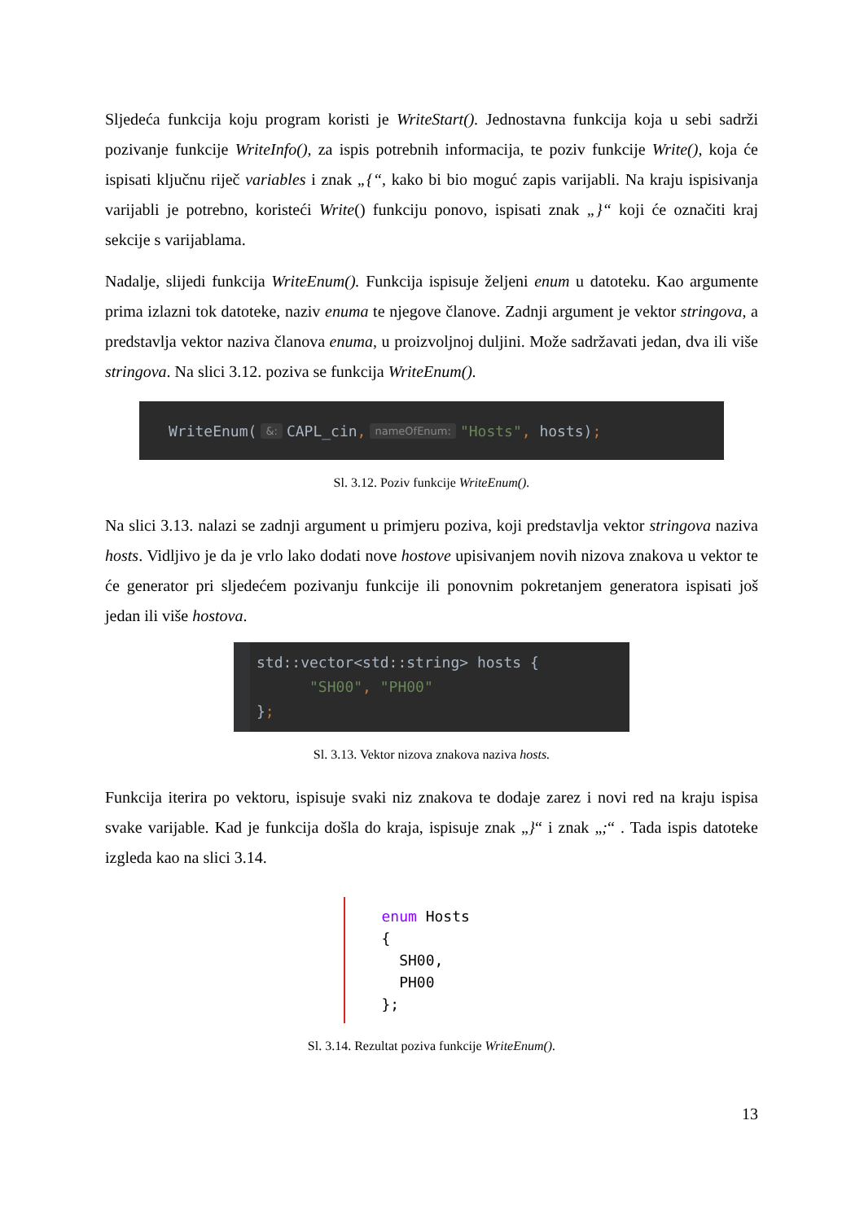Sljedeća funkcija koju program koristi je WriteStart(). Jednostavna funkcija koja u sebi sadrži pozivanje funkcije WriteInfo(), za ispis potrebnih informacija, te poziv funkcije Write(), koja će ispisati ključnu riječ variables i znak „{“, kako bi bio moguć zapis varijabli. Na kraju ispisivanja varijabli je potrebno, koristeći Write() funkciju ponovo, ispisati znak „}“ koji će označiti kraj sekcije s varijablama.
Nadalje, slijedi funkcija WriteEnum(). Funkcija ispisuje željeni enum u datoteku. Kao argumente prima izlazni tok datoteke, naziv enuma te njegove članove. Zadnji argument je vektor stringova, a predstavlja vektor naziva članova enuma, u proizvoljnoj duljini. Može sadržavati jedan, dva ili više stringova. Na slici 3.12. poziva se funkcija WriteEnum().
WriteEnum(&: CAPL_cin, nameOfEnum: "Hosts", hosts);
Sl. 3.12. Poziv funkcije WriteEnum().
Na slici 3.13. nalazi se zadnji argument u primjeru poziva, koji predstavlja vektor stringova naziva hosts. Vidljivo je da je vrlo lako dodati nove hostove upisivanjem novih nizova znakova u vektor te će generator pri sljedećem pozivanju funkcije ili ponovnim pokretanjem generatora ispisati još jedan ili više hostova.
std::vector<std::string> hosts { "SH00", "PH00" };
Sl. 3.13. Vektor nizova znakova naziva hosts.
Funkcija iterira po vektoru, ispisuje svaki niz znakova te dodaje zarez i novi red na kraju ispisa svake varijable. Kad je funkcija došla do kraja, ispisuje znak „}“ i znak „;“ . Tada ispis datoteke izgleda kao na slici 3.14.
enum Hosts { SH00, PH00 };
Sl. 3.14. Rezultat poziva funkcije WriteEnum().
13